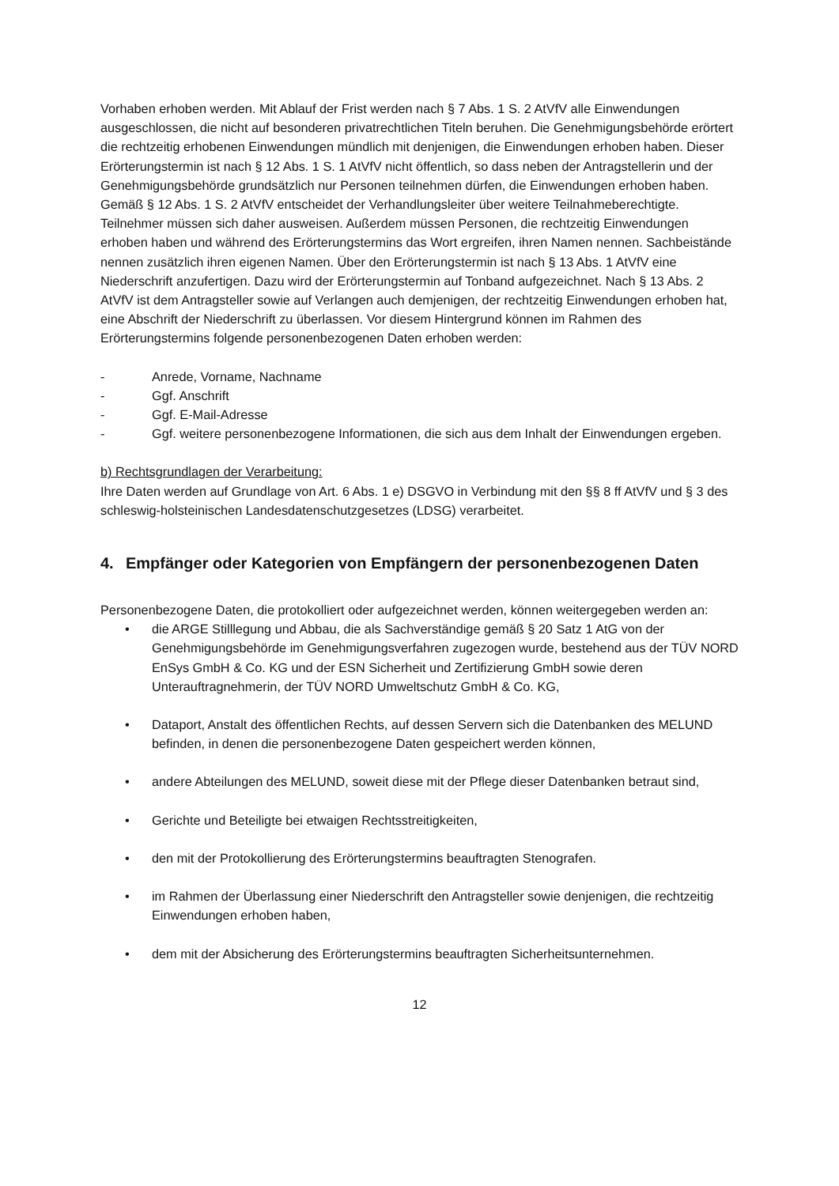Vorhaben erhoben werden. Mit Ablauf der Frist werden nach § 7 Abs. 1 S. 2 AtVfV alle Einwendungen ausgeschlossen, die nicht auf besonderen privatrechtlichen Titeln beruhen. Die Genehmigungsbehörde erörtert die rechtzeitig erhobenen Einwendungen mündlich mit denjenigen, die Einwendungen erhoben haben. Dieser Erörterungstermin ist nach § 12 Abs. 1 S. 1 AtVfV nicht öffentlich, so dass neben der Antragstellerin und der Genehmigungsbehörde grundsätzlich nur Personen teilnehmen dürfen, die Einwendungen erhoben haben. Gemäß § 12 Abs. 1 S. 2 AtVfV entscheidet der Verhandlungsleiter über weitere Teilnahmeberechtigte. Teilnehmer müssen sich daher ausweisen. Außerdem müssen Personen, die rechtzeitig Einwendungen erhoben haben und während des Erörterungstermins das Wort ergreifen, ihren Namen nennen. Sachbeistände nennen zusätzlich ihren eigenen Namen. Über den Erörterungstermin ist nach § 13 Abs. 1 AtVfV eine Niederschrift anzufertigen. Dazu wird der Erörterungstermin auf Tonband aufgezeichnet. Nach § 13 Abs. 2 AtVfV ist dem Antragsteller sowie auf Verlangen auch demjenigen, der rechtzeitig Einwendungen erhoben hat, eine Abschrift der Niederschrift zu überlassen. Vor diesem Hintergrund können im Rahmen des Erörterungstermins folgende personenbezogenen Daten erhoben werden:
- Anrede, Vorname, Nachname
- Ggf. Anschrift
- Ggf. E-Mail-Adresse
- Ggf. weitere personenbezogene Informationen, die sich aus dem Inhalt der Einwendungen ergeben.
b) Rechtsgrundlagen der Verarbeitung:
Ihre Daten werden auf Grundlage von Art. 6 Abs. 1 e) DSGVO in Verbindung mit den §§ 8 ff AtVfV und § 3 des schleswig-holsteinischen Landesdatenschutzgesetzes (LDSG) verarbeitet.
4. Empfänger oder Kategorien von Empfängern der personenbezogenen Daten
Personenbezogene Daten, die protokolliert oder aufgezeichnet werden, können weitergegeben werden an:
• die ARGE Stilllegung und Abbau, die als Sachverständige gemäß § 20 Satz 1 AtG von der Genehmigungsbehörde im Genehmigungsverfahren zugezogen wurde, bestehend aus der TÜV NORD EnSys GmbH & Co. KG und der ESN Sicherheit und Zertifizierung GmbH sowie deren Unterauftragnehmerin, der TÜV NORD Umweltschutz GmbH & Co. KG,
• Dataport, Anstalt des öffentlichen Rechts, auf dessen Servern sich die Datenbanken des MELUND befinden, in denen die personenbezogene Daten gespeichert werden können,
• andere Abteilungen des MELUND, soweit diese mit der Pflege dieser Datenbanken betraut sind,
• Gerichte und Beteiligte bei etwaigen Rechtsstreitigkeiten,
• den mit der Protokollierung des Erörterungstermins beauftragten Stenografen.
• im Rahmen der Überlassung einer Niederschrift den Antragsteller sowie denjenigen, die rechtzeitig Einwendungen erhoben haben,
• dem mit der Absicherung des Erörterungstermins beauftragten Sicherheitsunternehmen.
12